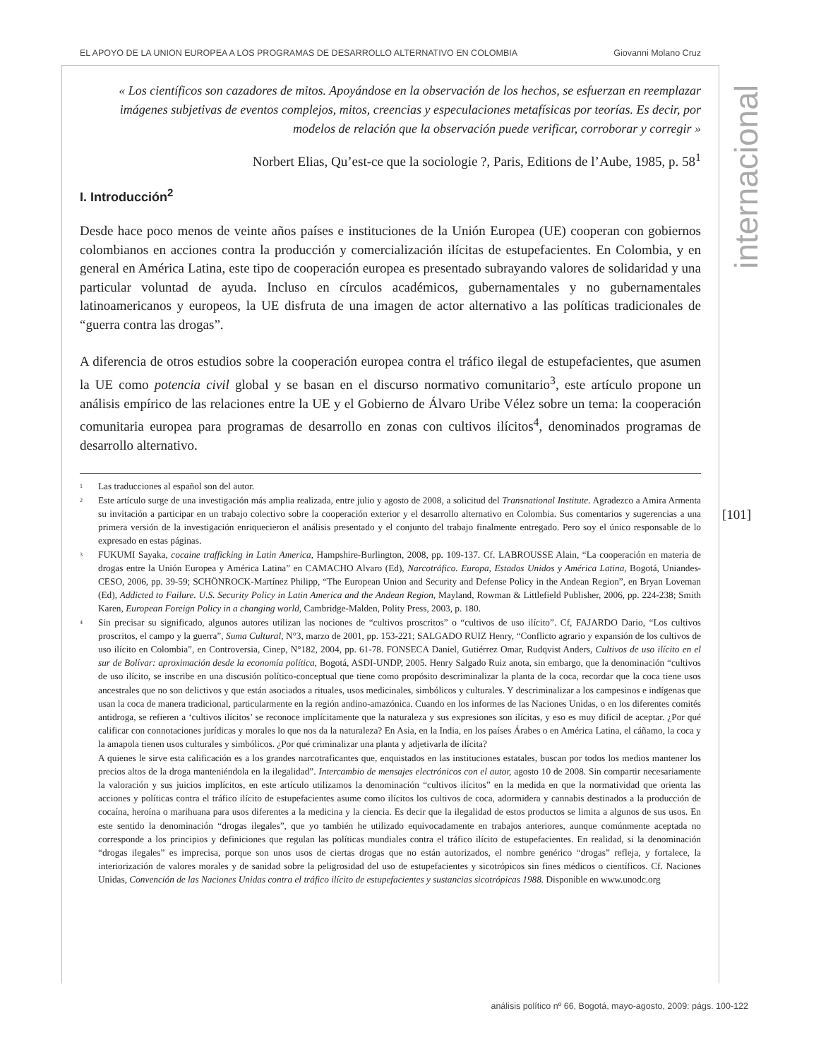EL APOYO DE LA UNION EUROPEA A LOS PROGRAMAS DE DESARROLLO ALTERNATIVO EN COLOMBIA Giovanni Molano Cruz
internacional
[101]
« Los científicos son cazadores de mitos. Apoyándose en la observación de los hechos, se esfuerzan en reemplazar imágenes subjetivas de eventos complejos, mitos, creencias y especulaciones metafísicas por teorías. Es decir, por modelos de relación que la observación puede verificar, corroborar y corregir »
Norbert Elias, Qu’est-ce que la sociologie ?, Paris, Editions de l’Aube, 1985, p. 58<sup>1</sup>
I. Introducción<sup>2</sup>
Desde hace poco menos de veinte años países e instituciones de la Unión Europea (UE) cooperan con gobiernos colombianos en acciones contra la producción y comercialización ilícitas de estupefacientes. En Colombia, y en general en América Latina, este tipo de cooperación europea es presentado subrayando valores de solidaridad y una particular voluntad de ayuda. Incluso en círculos académicos, gubernamentales y no gubernamentales latinoamericanos y europeos, la UE disfruta de una imagen de actor alternativo a las políticas tradicionales de “guerra contra las drogas”.
A diferencia de otros estudios sobre la cooperación europea contra el tráfico ilegal de estupefacientes, que asumen la UE como potencia civil global y se basan en el discurso normativo comunitario<sup>3</sup>, este artículo propone un análisis empírico de las relaciones entre la UE y el Gobierno de Álvaro Uribe Vélez sobre un tema: la cooperación comunitaria europea para programas de desarrollo en zonas con cultivos ilícitos<sup>4</sup>, denominados programas de desarrollo alternativo.
<sup>1</sup> Las traducciones al español son del autor.
<sup>2</sup> Este artículo surge de una investigación más amplia realizada, entre julio y agosto de 2008, a solicitud del Transnational Institute. Agradezco a Amira Armenta su invitación a participar en un trabajo colectivo sobre la cooperación exterior y el desarrollo alternativo en Colombia. Sus comentarios y sugerencias a una primera versión de la investigación enriquecieron el análisis presentado y el conjunto del trabajo finalmente entregado. Pero soy el único responsable de lo expresado en estas páginas.
<sup>3</sup> FUKUMI Sayaka, cocaine trafficking in Latin America, Hampshire-Burlington, 2008, pp. 109-137. Cf. LABROUSSE Alain, “La cooperación en materia de drogas entre la Unión Europea y América Latina” en CAMACHO Alvaro (Ed), Narcotráfico. Europa, Estados Unidos y América Latina, Bogotá, Uniandes-CESO, 2006, pp. 39-59; SCHÖNROCK-Martínez Philipp, “The European Union and Security and Defense Policy in the Andean Region”, en Bryan Loveman (Ed), Addicted to Failure. U.S. Security Policy in Latin America and the Andean Region, Mayland, Rowman & Littlefield Publisher, 2006, pp. 224-238; Smith Karen, European Foreign Policy in a changing world, Cambridge-Malden, Polity Press, 2003, p. 180.
<sup>4</sup> Sin precisar su significado, algunos autores utilizan las nociones de “cultivos proscritos” o “cultivos de uso ilícito”. Cf, FAJARDO Dario, “Los cultivos proscritos, el campo y la guerra”, Suma Cultural, N°3, marzo de 2001, pp. 153-221; SALGADO RUIZ Henry, “Conflicto agrario y expansión de los cultivos de uso ilícito en Colombia”, en Controversia, Cinep, N°182, 2004, pp. 61-78. FONSECA Daniel, Gutiérrez Omar, Rudqvist Anders, Cultivos de uso ilícito en el sur de Bolívar: aproximación desde la economía política, Bogotá, ASDI-UNDP, 2005. Henry Salgado Ruiz anota, sin embargo, que la denominación “cultivos de uso ilícito, se inscribe en una discusión político-conceptual que tiene como propósito descriminalizar la planta de la coca, recordar que la coca tiene usos ancestrales que no son delictivos y que están asociados a rituales, usos medicinales, simbólicos y culturales. Y descriminalizar a los campesinos e indígenas que usan la coca de manera tradicional, particularmente en la región andino-amazónica. Cuando en los informes de las Naciones Unidas, o en los diferentes comités antidroga, se refieren a ‘cultivos ilícitos’ se reconoce implícitamente que la naturaleza y sus expresiones son ilícitas, y eso es muy difícil de aceptar. ¿Por qué calificar con connotaciones jurídicas y morales lo que nos da la naturaleza? En Asia, en la India, en los países Árabes o en América Latina, el cáñamo, la coca y la amapola tienen usos culturales y simbólicos. ¿Por qué criminalizar una planta y adjetivarla de ilícita?
A quienes le sirve esta calificación es a los grandes narcotraficantes que, enquistados en las instituciones estatales, buscan por todos los medios mantener los precios altos de la droga manteniéndola en la ilegalidad”. Intercambio de mensajes electrónicos con el autor, agosto 10 de 2008. Sin compartir necesariamente la valoración y sus juicios implícitos, en este artículo utilizamos la denominación “cultivos ilícitos” en la medida en que la normatividad que orienta las acciones y políticas contra el tráfico ilícito de estupefacientes asume como ilícitos los cultivos de coca, adormidera y cannabis destinados a la producción de cocaína, heroína o marihuana para usos diferentes a la medicina y la ciencia. Es decir que la ilegalidad de estos productos se limita a algunos de sus usos. En este sentido la denominación “drogas ilegales”, que yo también he utilizado equivocadamente en trabajos anteriores, aunque comúnmente aceptada no corresponde a los principios y definiciones que regulan las políticas mundiales contra el tráfico ilícito de estupefacientes. En realidad, si la denominación “drogas ilegales” es imprecisa, porque son unos usos de ciertas drogas que no están autorizados, el nombre genérico “drogas” refleja, y fortalece, la interiorización de valores morales y de sanidad sobre la peligrosidad del uso de estupefacientes y sicotrópicos sin fines médicos o científicos. Cf. Naciones Unidas, Convención de las Naciones Unidas contra el tráfico ilícito de estupefacientes y sustancias sicotrópicas 1988. Disponible en www.unodc.org
análisis político nº 66, Bogotá, mayo-agosto, 2009: págs. 100-122